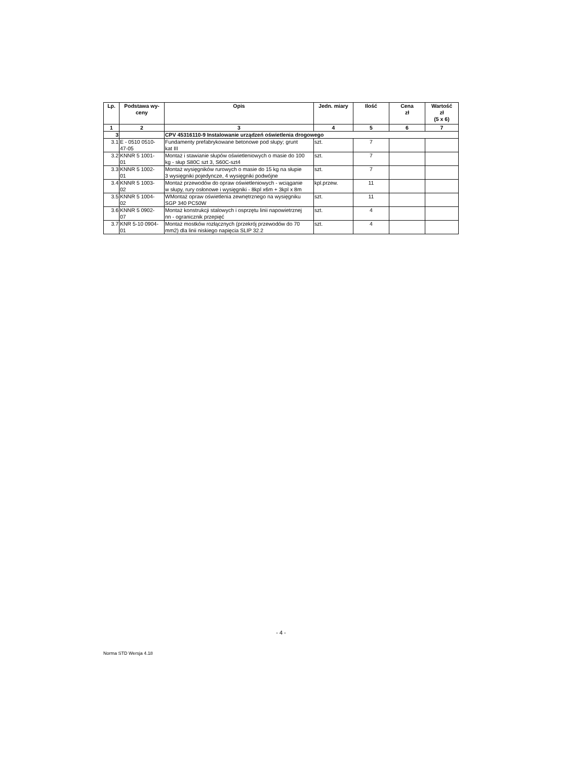| Lp. | Podstawa wy- ceny | Opis | Jedn. miary | Ilość | Cena zł | Wartość zł (5 x 6) |
| --- | --- | --- | --- | --- | --- | --- |
| 1 | 2 | 3 | 4 | 5 | 6 | 7 |
| 3 | | CPV 45316110-9 Instalowanie urządzeń oświetlenia drogowego | | | | |
| 3.1 | E - 0510 0510- 47-05 | Fundamenty prefabrykowane betonowe pod słupy; grunt kat III | szt. | 7 | | |
| 3.2 | KNNR 5 1001- 01 | Montaż i stawianie słupów oświetleniowych o masie do 100 kg - słup S80C szt 3, S60C-szt4 | szt. | 7 | | |
| 3.3 | KNNR 5 1002- 01 | Montaż wysięgników rurowych o masie do 15 kg na słupie 3 wysięgniki pojedyncze, 4 wysięgniki podwójne | szt. | 7 | | |
| 3.4 | KNNR 5 1003- 02 | Montaż przewodów do opraw oświetleniowych - wciąganie w słupy, rury osłonowe i wysięgniki - 8kpl x6m + 3kpl x 8m | kpl.przew. | 11 | | |
| 3.5 | KNNR 5 1004- 02 | WMontaż opraw oświetlenia zewnętrznego na wysięgniku SGP 340 PC50W | szt. | 11 | | |
| 3.6 | KNNR 5 0902- 07 | Montaż konstrukcji stalowych i osprzętu linii napowietrznej nn - ogranicznik przepięć | szt. | 4 | | |
| 3.7 | KNR 5-10 0904- 01 | Montaż mostków rozłącznych (przekrój przewodów do 70 mm2) dla linii niskiego napięcia SLIP 32.2 | szt. | 4 | | |
- 4 -
Norma STD Wersja 4.18